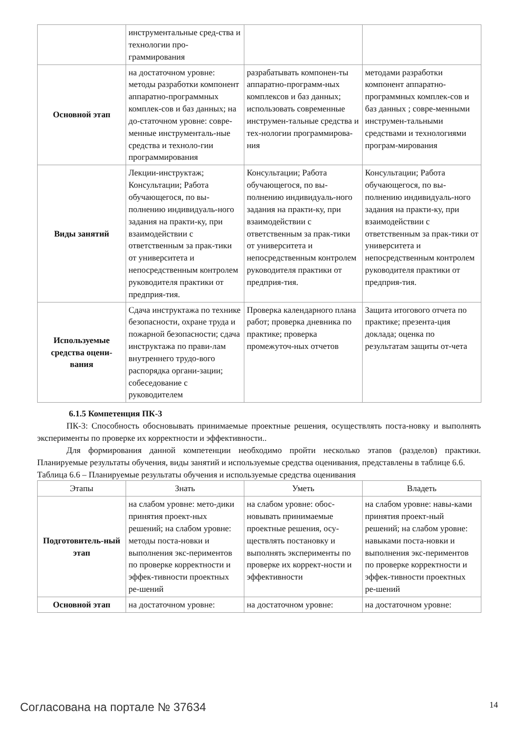| | инструментальные сред-ства и технологии про-граммирования | | |
| Основной этап | на достаточном уровне: методы разработки компонент аппаратно-программных комплек-сов и баз данных; на до-статочном уровне: совре-менные инструменталь-ные средства и техноло-гии программирования | разрабатывать компонен-ты аппаратно-программ-ных комплексов и баз данных; использовать современные инструмен-тальные средства и тех-нологии программирова-ния | методами разработки компонент аппаратно-программных комплек-сов и баз данных ; совре-менными инструмен-тальными средствами и технологиями програм-мирования |
| Виды занятий | Лекции-инструктаж; Консультации; Работа обучающегося, по вы-полнению индивидуаль-ного задания на практи-ку, при взаимодействии с ответственным за прак-тики от университета и непосредственным контролем руководителя практики от предприя-тия. | Консультации; Работа обучающегося, по вы-полнению индивидуаль-ного задания на практи-ку, при взаимодействии с ответственным за прак-тики от университета и непосредственным контролем руководителя практики от предприя-тия. | Консультации; Работа обучающегося, по вы-полнению индивидуаль-ного задания на практи-ку, при взаимодействии с ответственным за прак-тики от университета и непосредственным контролем руководителя практики от предприя-тия. |
| Используемые средства оцени-вания | Сдача инструктажа по технике безопасности, охране труда и пожарной безопасности; сдача инструктажа по прави-лам внутреннего трудо-вого распорядка органи-зации; собеседование с руководителем | Проверка календарного плана работ; проверка дневника по практике; проверка промежуточ-ных отчетов | Защита итогового отчета по практике; презента-ция доклада; оценка по результатам защиты от-чета |
6.1.5 Компетенция ПК-3
ПК-3: Способность обосновывать принимаемые проектные решения, осуществлять поста-новку и выполнять эксперименты по проверке их корректности и эффективности..
Для формирования данной компетенции необходимо пройти несколько этапов (разделов) практики. Планируемые результаты обучения, виды занятий и используемые средства оценивания, представлены в таблице 6.6.
Таблица 6.6 – Планируемые результаты обучения и используемые средства оценивания
| Этапы | Знать | Уметь | Владеть |
| --- | --- | --- | --- |
| Подготовитель-ный этап | на слабом уровне: мето-дики принятия проект-ных решений; на слабом уровне: методы поста-новки и выполнения экс-периментов по проверке корректности и эффек-тивности проектных ре-шений | на слабом уровне: обос-новывать принимаемые проектные решения, осу-ществлять постановку и выполнять эксперименты по проверке их коррект-ности и эффективности | на слабом уровне: навы-ками принятия проект-ный решений; на слабом уровне: навыками поста-новки и выполнения экс-периментов по проверке корректности и эффек-тивности проектных ре-шений |
| Основной этап | на достаточном уровне: | на достаточном уровне: | на достаточном уровне: |
Согласована на портале № 37634 14